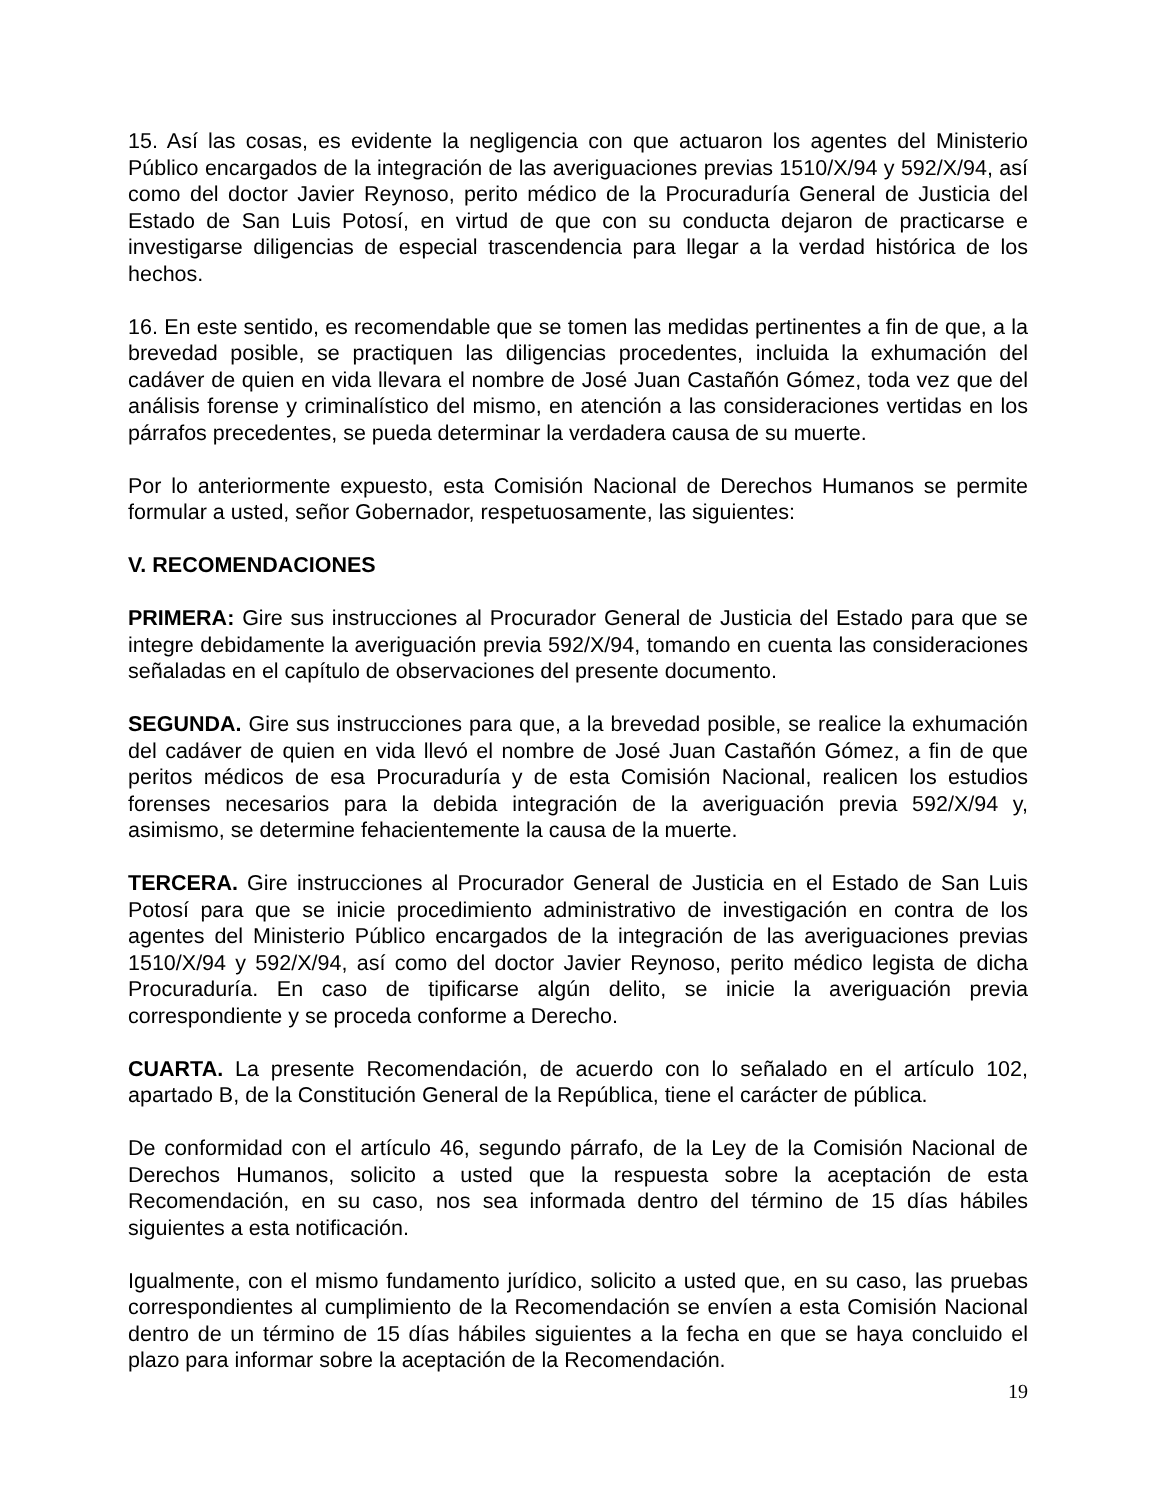15. Así las cosas, es evidente la negligencia con que actuaron los agentes del Ministerio Público encargados de la integración de las averiguaciones previas 1510/X/94 y 592/X/94, así como del doctor Javier Reynoso, perito médico de la Procuraduría General de Justicia del Estado de San Luis Potosí, en virtud de que con su conducta dejaron de practicarse e investigarse diligencias de especial trascendencia para llegar a la verdad histórica de los hechos.
16. En este sentido, es recomendable que se tomen las medidas pertinentes a fin de que, a la brevedad posible, se practiquen las diligencias procedentes, incluida la exhumación del cadáver de quien en vida llevara el nombre de José Juan Castañón Gómez, toda vez que del análisis forense y criminalístico del mismo, en atención a las consideraciones vertidas en los párrafos precedentes, se pueda determinar la verdadera causa de su muerte.
Por lo anteriormente expuesto, esta Comisión Nacional de Derechos Humanos se permite formular a usted, señor Gobernador, respetuosamente, las siguientes:
V. RECOMENDACIONES
PRIMERA: Gire sus instrucciones al Procurador General de Justicia del Estado para que se integre debidamente la averiguación previa 592/X/94, tomando en cuenta las consideraciones señaladas en el capítulo de observaciones del presente documento.
SEGUNDA. Gire sus instrucciones para que, a la brevedad posible, se realice la exhumación del cadáver de quien en vida llevó el nombre de José Juan Castañón Gómez, a fin de que peritos médicos de esa Procuraduría y de esta Comisión Nacional, realicen los estudios forenses necesarios para la debida integración de la averiguación previa 592/X/94 y, asimismo, se determine fehacientemente la causa de la muerte.
TERCERA. Gire instrucciones al Procurador General de Justicia en el Estado de San Luis Potosí para que se inicie procedimiento administrativo de investigación en contra de los agentes del Ministerio Público encargados de la integración de las averiguaciones previas 1510/X/94 y 592/X/94, así como del doctor Javier Reynoso, perito médico legista de dicha Procuraduría. En caso de tipificarse algún delito, se inicie la averiguación previa correspondiente y se proceda conforme a Derecho.
CUARTA. La presente Recomendación, de acuerdo con lo señalado en el artículo 102, apartado B, de la Constitución General de la República, tiene el carácter de pública.
De conformidad con el artículo 46, segundo párrafo, de la Ley de la Comisión Nacional de Derechos Humanos, solicito a usted que la respuesta sobre la aceptación de esta Recomendación, en su caso, nos sea informada dentro del término de 15 días hábiles siguientes a esta notificación.
Igualmente, con el mismo fundamento jurídico, solicito a usted que, en su caso, las pruebas correspondientes al cumplimiento de la Recomendación se envíen a esta Comisión Nacional dentro de un término de 15 días hábiles siguientes a la fecha en que se haya concluido el plazo para informar sobre la aceptación de la Recomendación.
19